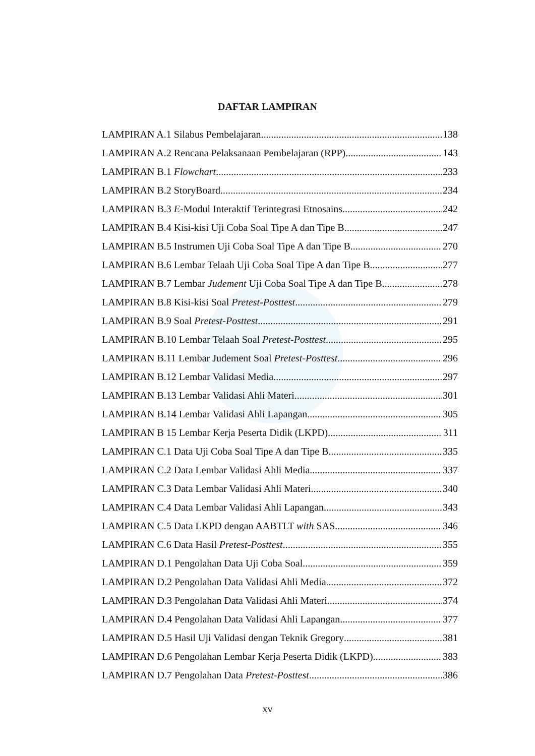DAFTAR LAMPIRAN
LAMPIRAN A.1 Silabus Pembelajaran 138
LAMPIRAN A.2 Rencana Pelaksanaan Pembelajaran (RPP) 143
LAMPIRAN B.1 Flowchart 233
LAMPIRAN B.2 StoryBoard 234
LAMPIRAN B.3 E-Modul Interaktif Terintegrasi Etnosains 242
LAMPIRAN B.4 Kisi-kisi Uji Coba Soal Tipe A dan Tipe B 247
LAMPIRAN B.5 Instrumen Uji Coba Soal Tipe A dan Tipe B 270
LAMPIRAN B.6 Lembar Telaah Uji Coba Soal Tipe A dan Tipe B 277
LAMPIRAN B.7 Lembar Judement Uji Coba Soal Tipe A dan Tipe B 278
LAMPIRAN B.8 Kisi-kisi Soal Pretest-Posttest 279
LAMPIRAN B.9 Soal Pretest-Posttest 291
LAMPIRAN B.10 Lembar Telaah Soal Pretest-Posttest 295
LAMPIRAN B.11 Lembar Judement Soal Pretest-Posttest 296
LAMPIRAN B.12 Lembar Validasi Media 297
LAMPIRAN B.13 Lembar Validasi Ahli Materi 301
LAMPIRAN B.14 Lembar Validasi Ahli Lapangan 305
LAMPIRAN B 15 Lembar Kerja Peserta Didik (LKPD) 311
LAMPIRAN C.1 Data Uji Coba Soal Tipe A dan Tipe B 335
LAMPIRAN C.2 Data Lembar Validasi Ahli Media 337
LAMPIRAN C.3 Data Lembar Validasi Ahli Materi 340
LAMPIRAN C.4 Data Lembar Validasi Ahli Lapangan 343
LAMPIRAN C.5 Data LKPD dengan AABTLT with SAS 346
LAMPIRAN C.6 Data Hasil Pretest-Posttest 355
LAMPIRAN D.1 Pengolahan Data Uji Coba Soal 359
LAMPIRAN D.2 Pengolahan Data Validasi Ahli Media 372
LAMPIRAN D.3 Pengolahan Data Validasi Ahli Materi 374
LAMPIRAN D.4 Pengolahan Data Validasi Ahli Lapangan 377
LAMPIRAN D.5 Hasil Uji Validasi dengan Teknik Gregory 381
LAMPIRAN D.6 Pengolahan Lembar Kerja Peserta Didik (LKPD) 383
LAMPIRAN D.7 Pengolahan Data Pretest-Posttest 386
xv